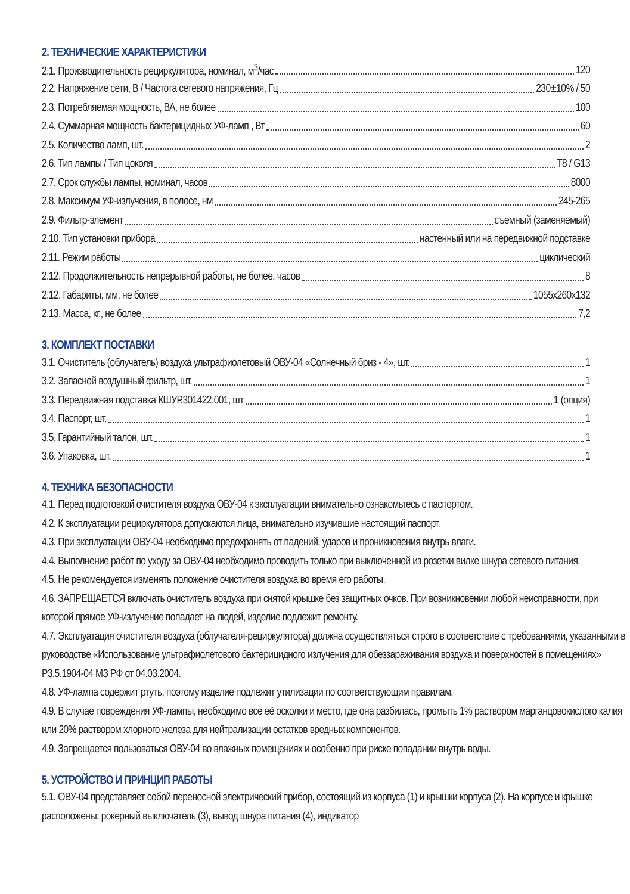2. ТЕХНИЧЕСКИЕ ХАРАКТЕРИСТИКИ
2.1. Производительность рециркулятора, номинал, м<sup>3</sup>/час 120
2.2. Напряжение сети, В / Частота сетевого напряжения, Гц 230±10% / 50
2.3. Потребляемая мощность, ВА, не более 100
2.4. Суммарная мощность бактерицидных УФ-ламп , Вт 60
2.5. Количество ламп, шт. 2
2.6. Тип лампы / Тип цоколя T8 / G13
2.7. Срок службы лампы, номинал, часов 8000
2.8. Максимум УФ-излучения, в полосе, нм 245-265
2.9. Фильтр-элемент съемный (заменяемый)
2.10. Тип установки прибора настенный или на передвижной подставке
2.11. Режим работы циклический
2.12. Продолжительность непрерывной работы, не более, часов 8
2.12. Габариты, мм, не более 1055х260х132
2.13. Масса, кг., не более 7,2
3. КОМПЛЕКТ ПОСТАВКИ
3.1. Очиститель (облучатель) воздуха ультрафиолетовый ОВУ-04 «Солнечный бриз - 4», шт. 1
3.2. Запасной воздушный фильтр, шт. 1
3.3. Передвижная подставка КШУР.301422.001, шт 1 (опция)
3.4. Паспорт, шт. 1
3.5. Гарантийный талон, шт. 1
3.6. Упаковка, шт. 1
4. ТЕХНИКА БЕЗОПАСНОСТИ
4.1. Перед подготовкой очистителя воздуха ОВУ-04 к эксплуатации внимательно ознакомьтесь с паспортом.
4.2. К эксплуатации рециркулятора допускаются лица, внимательно изучившие настоящий паспорт.
4.3. При эксплуатации ОВУ-04 необходимо предохранять от падений, ударов и проникновения внутрь влаги.
4.4. Выполнение работ по уходу за ОВУ-04 необходимо проводить только при выключенной из розетки вилке шнура сетевого питания.
4.5. Не рекомендуется изменять положение очистителя воздуха во время его работы.
4.6. ЗАПРЕЩАЕТСЯ включать очиститель воздуха при снятой крышке без защитных очков. При возникновении любой неисправности, при которой прямое УФ-излучение попадает на людей, изделие подлежит ремонту.
4.7. Эксплуатация очистителя воздуха (облучателя-рециркулятора) должна осуществляться строго в соответствие с требованиями, указанными в руководстве «Использование ультрафиолетового бактерицидного излучения для обеззараживания воздуха и поверхностей в помещениях» Р3.5.1904-04 МЗ РФ от 04.03.2004.
4.8. УФ-лампа содержит ртуть, поэтому изделие подлежит утилизации по соответствующим правилам.
4.9. В случае повреждения УФ-лампы, необходимо все её осколки и место, где она разбилась, промыть 1% раствором марганцовокислого калия или 20% раствором хлорного железа для нейтрализации остатков вредных компонентов.
4.9. Запрещается пользоваться ОВУ-04 во влажных помещениях и особенно при риске попадании внутрь воды.
5. УСТРОЙСТВО И ПРИНЦИП РАБОТЫ
5.1. ОВУ-04 представляет собой переносной электрический прибор, состоящий из корпуса (1) и крышки корпуса (2). На корпусе и крышке расположены: рокерный выключатель (3), вывод шнура питания (4), индикатор